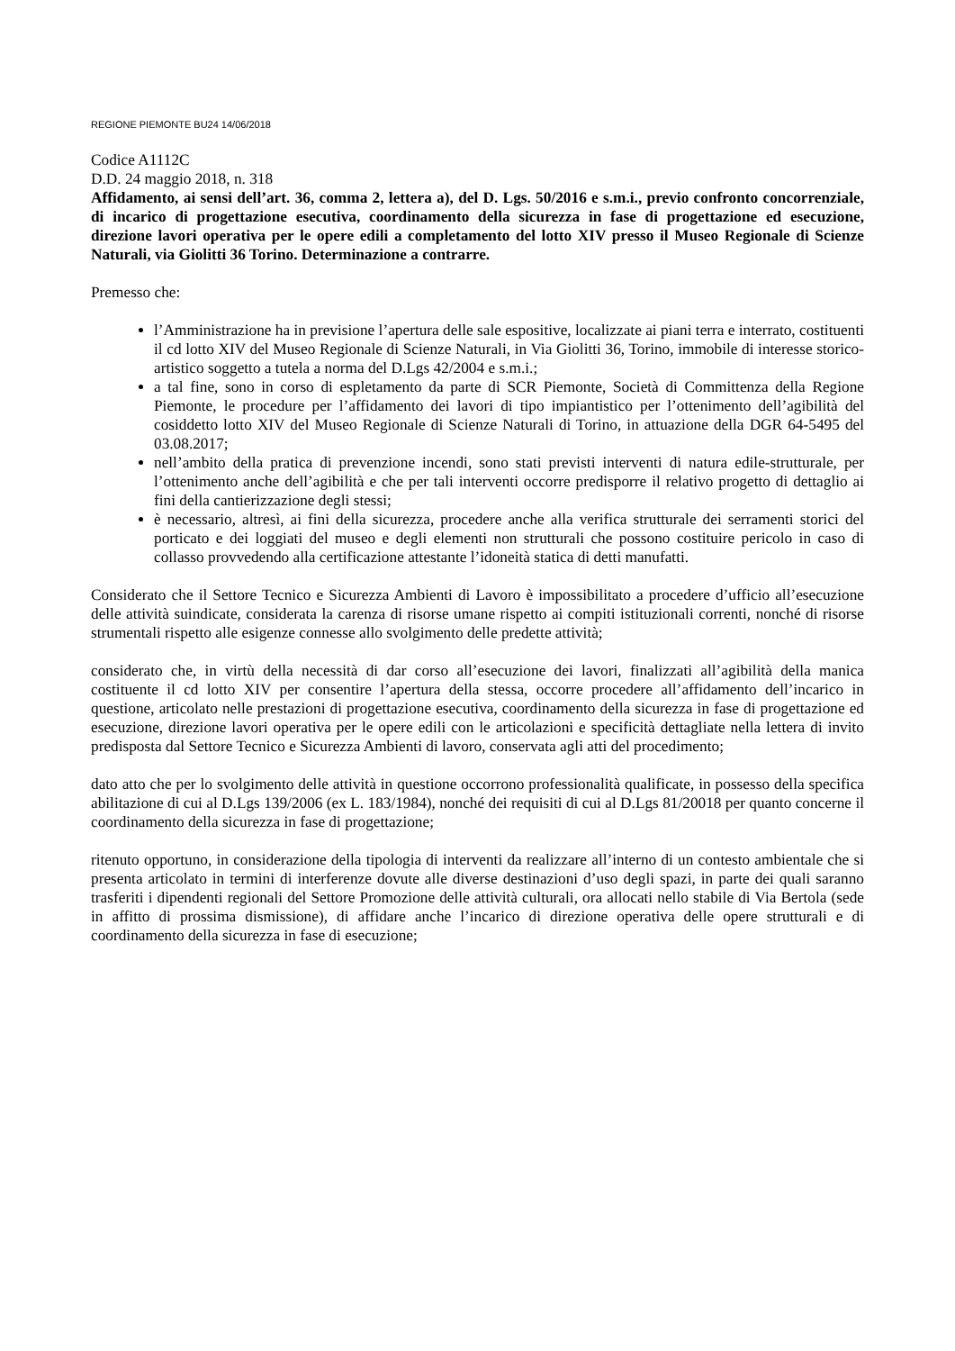REGIONE PIEMONTE BU24 14/06/2018
Codice A1112C
D.D. 24 maggio 2018, n. 318
Affidamento, ai sensi dell’art. 36, comma 2, lettera a), del D. Lgs. 50/2016 e s.m.i., previo confronto concorrenziale, di incarico di progettazione esecutiva, coordinamento della sicurezza in fase di progettazione ed esecuzione, direzione lavori operativa per le opere edili a completamento del lotto XIV presso il Museo Regionale di Scienze Naturali, via Giolitti 36 Torino. Determinazione a contrarre.
Premesso che:
l’Amministrazione ha in previsione l’apertura delle sale espositive, localizzate ai piani terra e interrato, costituenti il cd lotto XIV del Museo Regionale di Scienze Naturali, in Via Giolitti 36, Torino, immobile di interesse storico-artistico soggetto a tutela a norma del D.Lgs 42/2004 e s.m.i.;
a tal fine, sono in corso di espletamento da parte di SCR Piemonte, Società di Committenza della Regione Piemonte, le procedure per l’affidamento dei lavori di tipo impiantistico per l’ottenimento dell’agibilità del cosiddetto lotto XIV del Museo Regionale di Scienze Naturali di Torino, in attuazione della DGR 64-5495 del 03.08.2017;
nell’ambito della pratica di prevenzione incendi, sono stati previsti interventi di natura edile-strutturale, per l’ottenimento anche dell’agibilità e che per tali interventi occorre predisporre il relativo progetto di dettaglio ai fini della cantierizzazione degli stessi;
è necessario, altresì, ai fini della sicurezza, procedere anche alla verifica strutturale dei serramenti storici del porticato e dei loggiati del museo e degli elementi non strutturali che possono costituire pericolo in caso di collasso provvedendo alla certificazione attestante l’idoneità statica di detti manufatti.
Considerato che il Settore Tecnico e Sicurezza Ambienti di Lavoro è impossibilitato a procedere d’ufficio all’esecuzione delle attività suindicate, considerata la carenza di risorse umane rispetto ai compiti istituzionali correnti, nonché di risorse strumentali rispetto alle esigenze connesse allo svolgimento delle predette attività;
considerato che, in virtù della necessità di dar corso all’esecuzione dei lavori, finalizzati all’agibilità della manica costituente il cd lotto XIV per consentire l’apertura della stessa, occorre procedere all’affidamento dell’incarico in questione, articolato nelle prestazioni di progettazione esecutiva, coordinamento della sicurezza in fase di progettazione ed esecuzione, direzione lavori operativa per le opere edili con le articolazioni e specificità dettagliate nella lettera di invito predisposta dal Settore Tecnico e Sicurezza Ambienti di lavoro, conservata agli atti del procedimento;
dato atto che per lo svolgimento delle attività in questione occorrono professionalità qualificate, in possesso della specifica abilitazione di cui al D.Lgs 139/2006 (ex L. 183/1984), nonché dei requisiti di cui al D.Lgs 81/20018 per quanto concerne il coordinamento della sicurezza in fase di progettazione;
ritenuto opportuno, in considerazione della tipologia di interventi da realizzare all’interno di un contesto ambientale che si presenta articolato in termini di interferenze dovute alle diverse destinazioni d’uso degli spazi, in parte dei quali saranno trasferiti i dipendenti regionali del Settore Promozione delle attività culturali, ora allocati nello stabile di Via Bertola (sede in affitto di prossima dismissione), di affidare anche l’incarico di direzione operativa delle opere strutturali e di coordinamento della sicurezza in fase di esecuzione;